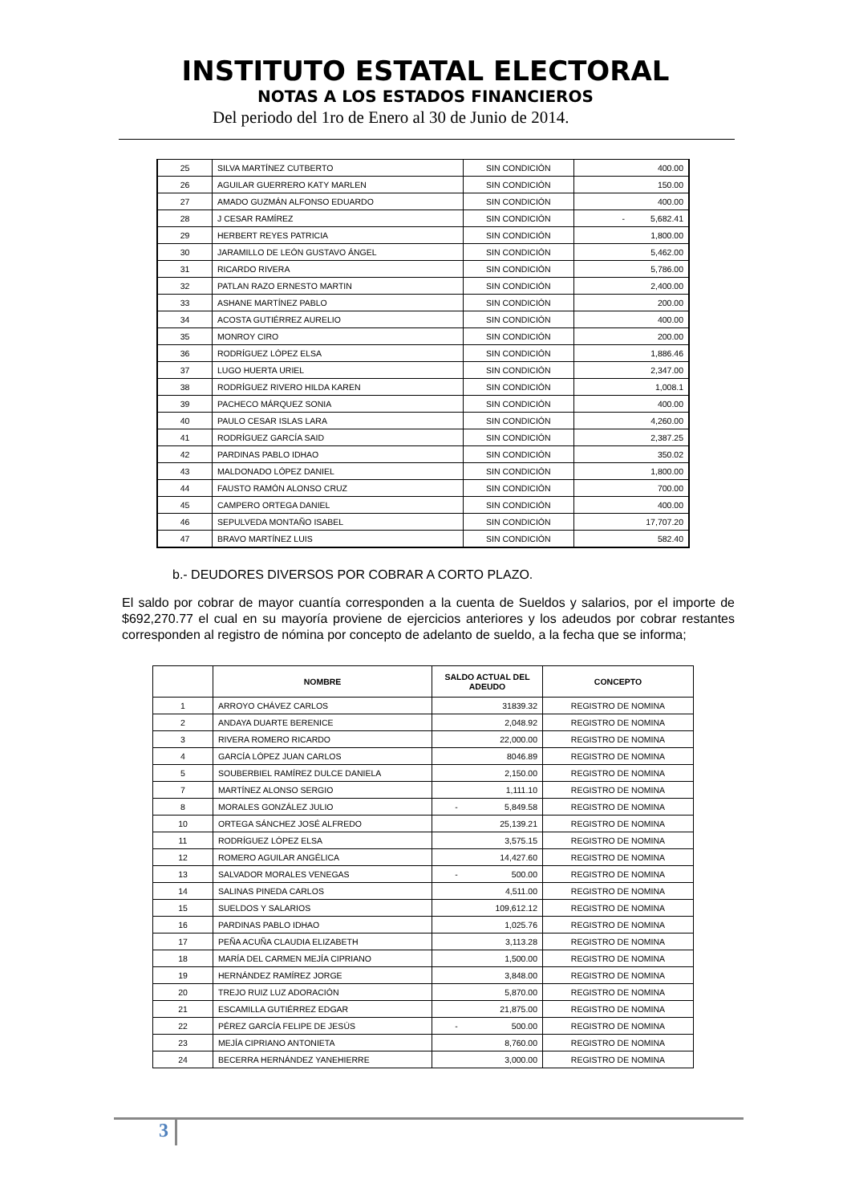INSTITUTO ESTATAL ELECTORAL
NOTAS A LOS ESTADOS FINANCIEROS
Del periodo del 1ro de Enero al 30 de Junio de 2014.
| 25 | SILVA MARTÍNEZ CUTBERTO | SIN CONDICIÓN | 400.00 |
| 26 | AGUILAR GUERRERO KATY MARLEN | SIN CONDICIÓN | 150.00 |
| 27 | AMADO GUZMÁN ALFONSO EDUARDO | SIN CONDICIÓN | 400.00 |
| 28 | J CESAR RAMÍREZ | SIN CONDICIÓN | - 5,682.41 |
| 29 | HERBERT REYES PATRICIA | SIN CONDICIÓN | 1,800.00 |
| 30 | JARAMILLO DE LEÓN GUSTAVO ÁNGEL | SIN CONDICIÓN | 5,462.00 |
| 31 | RICARDO RIVERA | SIN CONDICIÓN | 5,786.00 |
| 32 | PATLAN RAZO ERNESTO MARTIN | SIN CONDICIÓN | 2,400.00 |
| 33 | ASHANE MARTÍNEZ PABLO | SIN CONDICIÓN | 200.00 |
| 34 | ACOSTA GUTIÉRREZ AURELIO | SIN CONDICIÓN | 400.00 |
| 35 | MONROY CIRO | SIN CONDICIÓN | 200.00 |
| 36 | RODRÍGUEZ LÓPEZ ELSA | SIN CONDICIÓN | 1,886.46 |
| 37 | LUGO HUERTA URIEL | SIN CONDICIÓN | 2,347.00 |
| 38 | RODRÍGUEZ RIVERO HILDA KAREN | SIN CONDICIÓN | 1,008.1 |
| 39 | PACHECO MÁRQUEZ SONIA | SIN CONDICIÓN | 400.00 |
| 40 | PAULO CESAR ISLAS LARA | SIN CONDICIÓN | 4,260.00 |
| 41 | RODRÍGUEZ GARCÍA SAID | SIN CONDICIÓN | 2,387.25 |
| 42 | PARDINAS PABLO IDHAO | SIN CONDICIÓN | 350.02 |
| 43 | MALDONADO LÓPEZ DANIEL | SIN CONDICIÓN | 1,800.00 |
| 44 | FAUSTO RAMÓN ALONSO CRUZ | SIN CONDICIÓN | 700.00 |
| 45 | CAMPERO ORTEGA DANIEL | SIN CONDICIÓN | 400.00 |
| 46 | SEPULVEDA MONTAÑO ISABEL | SIN CONDICIÓN | 17,707.20 |
| 47 | BRAVO MARTÍNEZ LUIS | SIN CONDICIÓN | 582.40 |
b.- DEUDORES DIVERSOS POR COBRAR A CORTO PLAZO.
El saldo por cobrar de mayor cuantía corresponden a la cuenta de Sueldos y salarios, por el importe de $692,270.77 el cual en su mayoría proviene de ejercicios anteriores y los adeudos por cobrar restantes corresponden al registro de nómina por concepto de adelanto de sueldo, a la fecha que se informa;
| | NOMBRE | SALDO ACTUAL DEL ADEUDO | CONCEPTO |
| --- | --- | --- | --- |
| 1 | ARROYO CHÁVEZ CARLOS | 31839.32 | REGISTRO DE NOMINA |
| 2 | ANDAYA DUARTE BERENICE | 2,048.92 | REGISTRO DE NOMINA |
| 3 | RIVERA ROMERO RICARDO | 22,000.00 | REGISTRO DE NOMINA |
| 4 | GARCÍA LÓPEZ JUAN CARLOS | 8046.89 | REGISTRO DE NOMINA |
| 5 | SOUBERBIEL RAMÍREZ DULCE DANIELA | 2,150.00 | REGISTRO DE NOMINA |
| 7 | MARTÍNEZ ALONSO SERGIO | 1,111.10 | REGISTRO DE NOMINA |
| 8 | MORALES GONZÁLEZ JULIO | - 5,849.58 | REGISTRO DE NOMINA |
| 10 | ORTEGA SÁNCHEZ JOSÉ ALFREDO | 25,139.21 | REGISTRO DE NOMINA |
| 11 | RODRÍGUEZ LÓPEZ ELSA | 3,575.15 | REGISTRO DE NOMINA |
| 12 | ROMERO AGUILAR ANGÉLICA | 14,427.60 | REGISTRO DE NOMINA |
| 13 | SALVADOR MORALES VENEGAS | - 500.00 | REGISTRO DE NOMINA |
| 14 | SALINAS PINEDA CARLOS | 4,511.00 | REGISTRO DE NOMINA |
| 15 | SUELDOS Y SALARIOS | 109,612.12 | REGISTRO DE NOMINA |
| 16 | PARDINAS PABLO IDHAO | 1,025.76 | REGISTRO DE NOMINA |
| 17 | PEÑA ACUÑA CLAUDIA ELIZABETH | 3,113.28 | REGISTRO DE NOMINA |
| 18 | MARÍA DEL CARMEN MEJÍA CIPRIANO | 1,500.00 | REGISTRO DE NOMINA |
| 19 | HERNÁNDEZ RAMÍREZ JORGE | 3,848.00 | REGISTRO DE NOMINA |
| 20 | TREJO RUIZ LUZ ADORACIÓN | 5,870.00 | REGISTRO DE NOMINA |
| 21 | ESCAMILLA GUTIÉRREZ EDGAR | 21,875.00 | REGISTRO DE NOMINA |
| 22 | PÉREZ GARCÍA FELIPE DE JESÚS | - 500.00 | REGISTRO DE NOMINA |
| 23 | MEJÍA CIPRIANO ANTONIETA | 8,760.00 | REGISTRO DE NOMINA |
| 24 | BECERRA HERNÁNDEZ YANEHIERRE | 3,000.00 | REGISTRO DE NOMINA |
3